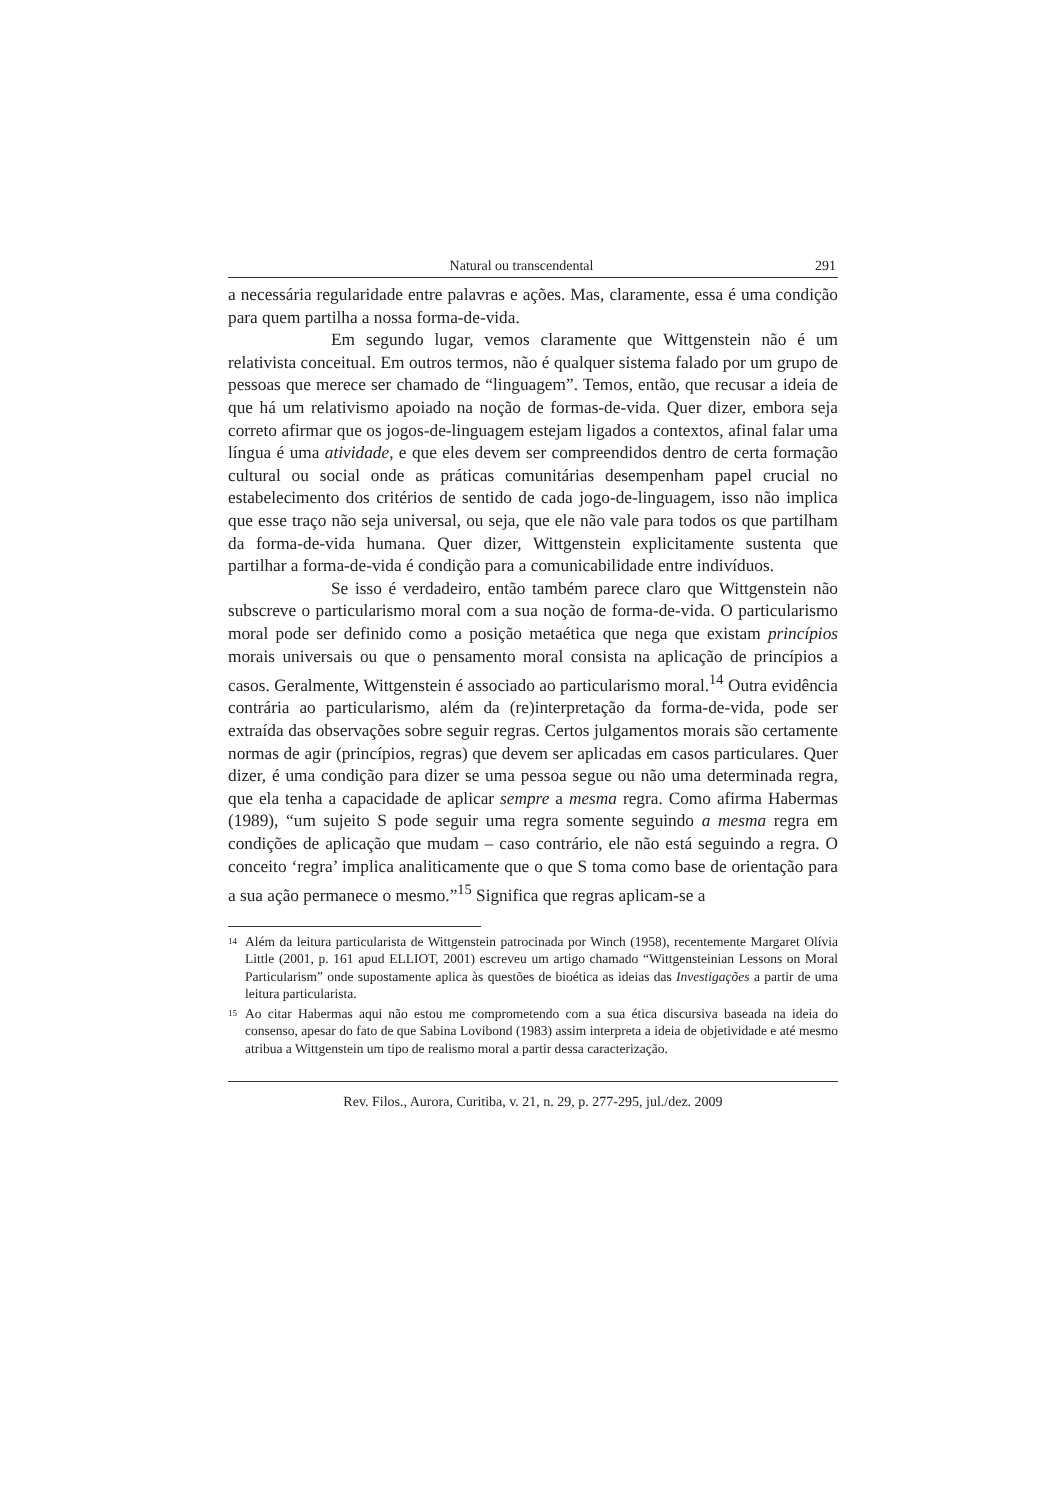Natural ou transcendental 291
a necessária regularidade entre palavras e ações. Mas, claramente, essa é uma condição para quem partilha a nossa forma-de-vida.
Em segundo lugar, vemos claramente que Wittgenstein não é um relativista conceitual. Em outros termos, não é qualquer sistema falado por um grupo de pessoas que merece ser chamado de “linguagem”. Temos, então, que recusar a ideia de que há um relativismo apoiado na noção de formas-de-vida. Quer dizer, embora seja correto afirmar que os jogos-de-linguagem estejam ligados a contextos, afinal falar uma língua é uma atividade, e que eles devem ser compreendidos dentro de certa formação cultural ou social onde as práticas comunitárias desempenham papel crucial no estabelecimento dos critérios de sentido de cada jogo-de-linguagem, isso não implica que esse traço não seja universal, ou seja, que ele não vale para todos os que partilham da forma-de-vida humana. Quer dizer, Wittgenstein explicitamente sustenta que partilhar a forma-de-vida é condição para a comunicabilidade entre indivíduos.
Se isso é verdadeiro, então também parece claro que Wittgenstein não subscreve o particularismo moral com a sua noção de forma-de-vida. O particularismo moral pode ser definido como a posição metaética que nega que existam princípios morais universais ou que o pensamento moral consista na aplicação de princípios a casos. Geralmente, Wittgenstein é associado ao particularismo moral.<sup>14</sup> Outra evidência contrária ao particularismo, além da (re)interpretação da forma-de-vida, pode ser extraída das observações sobre seguir regras. Certos julgamentos morais são certamente normas de agir (princípios, regras) que devem ser aplicadas em casos particulares. Quer dizer, é uma condição para dizer se uma pessoa segue ou não uma determinada regra, que ela tenha a capacidade de aplicar sempre a mesma regra. Como afirma Habermas (1989), “um sujeito S pode seguir uma regra somente seguindo a mesma regra em condições de aplicação que mudam – caso contrário, ele não está seguindo a regra. O conceito ‘regra’ implica analiticamente que o que S toma como base de orientação para a sua ação permanece o mesmo.”<sup>15</sup> Significa que regras aplicam-se a
<sup>14</sup> Além da leitura particularista de Wittgenstein patrocinada por Winch (1958), recentemente Margaret Olívia Little (2001, p. 161 apud ELLIOT, 2001) escreveu um artigo chamado “Wittgensteinian Lessons on Moral Particularism” onde supostamente aplica às questões de bioética as ideias das Investigações a partir de uma leitura particularista.
<sup>15</sup> Ao citar Habermas aqui não estou me comprometendo com a sua ética discursiva baseada na ideia do consenso, apesar do fato de que Sabina Lovibond (1983) assim interpreta a ideia de objetividade e até mesmo atribua a Wittgenstein um tipo de realismo moral a partir dessa caracterização.
Rev. Filos., Aurora, Curitiba, v. 21, n. 29, p. 277-295, jul./dez. 2009